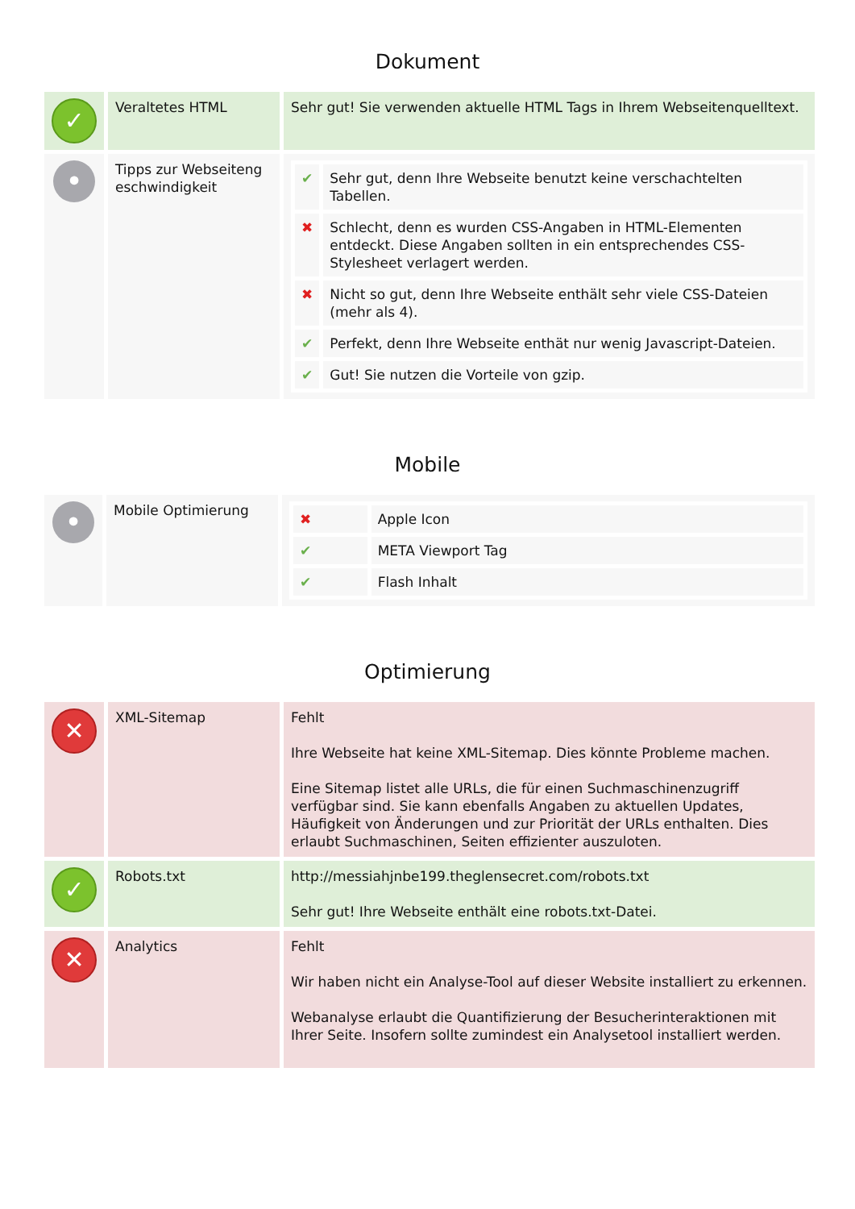Dokument
| ✓ | Veraltetes HTML | Sehr gut! Sie verwenden aktuelle HTML Tags in Ihrem Webseitenquelltext. |
| • | Tipps zur Webseiteng eschwindigkeit | / ✔ / Sehr gut, denn Ihre Webseite benutzt keine verschachtelten Tabellen. / / ✖ / Schlecht, denn es wurden CSS-Angaben in HTML-Elementen entdeckt. Diese Angaben sollten in ein entsprechendes CSS-Stylesheet verlagert werden. / / ✖ / Nicht so gut, denn Ihre Webseite enthält sehr viele CSS-Dateien (mehr als 4). / / ✔ / Perfekt, denn Ihre Webseite enthät nur wenig Javascript-Dateien. / / ✔ / Gut! Sie nutzen die Vorteile von gzip. / |
Mobile
| • | Mobile Optimierung | / ✖ / Apple Icon / / ✔ / META Viewport Tag / / ✔ / Flash Inhalt / |
Optimierung
| ✕ | XML-Sitemap | Fehlt Ihre Webseite hat keine XML-Sitemap. Dies könnte Probleme machen. Eine Sitemap listet alle URLs, die für einen Suchmaschinenzugriff verfügbar sind. Sie kann ebenfalls Angaben zu aktuellen Updates, Häufigkeit von Änderungen und zur Priorität der URLs enthalten. Dies erlaubt Suchmaschinen, Seiten effizienter auszuloten. |
| ✓ | Robots.txt | http://messiahjnbe199.theglensecret.com/robots.txt Sehr gut! Ihre Webseite enthält eine robots.txt-Datei. |
| ✕ | Analytics | Fehlt Wir haben nicht ein Analyse-Tool auf dieser Website installiert zu erkennen. Webanalyse erlaubt die Quantifizierung der Besucherinteraktionen mit Ihrer Seite. Insofern sollte zumindest ein Analysetool installiert werden. |